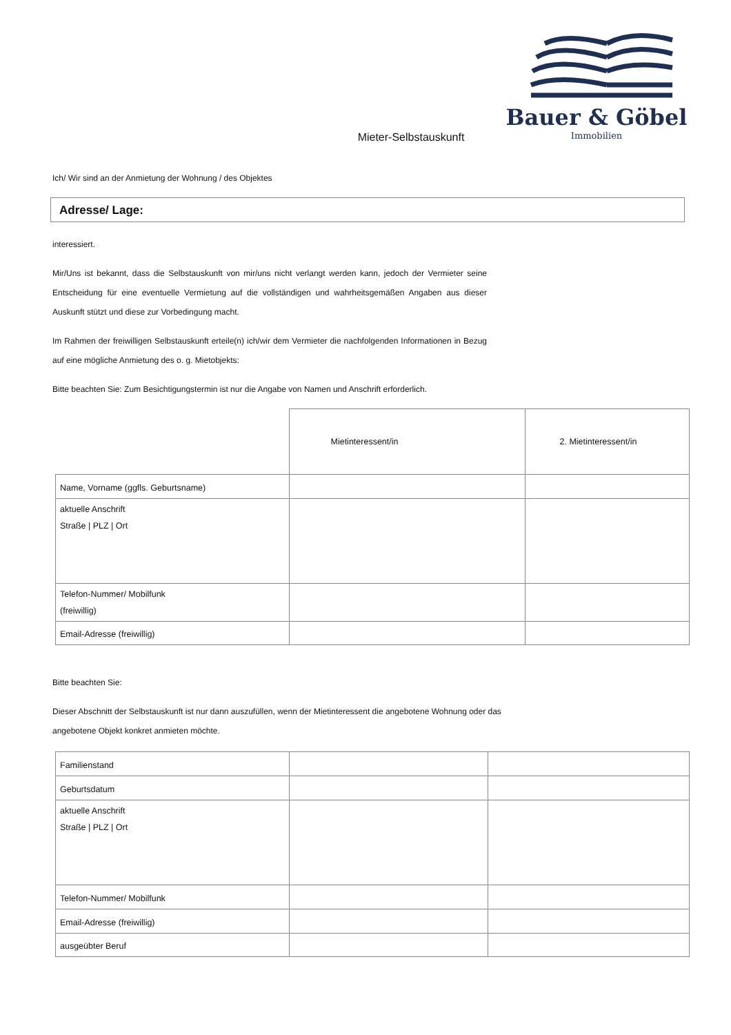Bauer & Göbel
Immobilien
Mieter-Selbstauskunft
Ich/ Wir sind an der Anmietung der Wohnung / des Objektes
Adresse/ Lage:
interessiert.
Mir/Uns ist bekannt, dass die Selbstauskunft von mir/uns nicht verlangt werden kann, jedoch der Vermieter seine Entscheidung für eine eventuelle Vermietung auf die vollständigen und wahrheitsgemäßen Angaben aus dieser Auskunft stützt und diese zur Vorbedingung macht.
Im Rahmen der freiwilligen Selbstauskunft erteile(n) ich/wir dem Vermieter die nachfolgenden Informationen in Bezug auf eine mögliche Anmietung des o. g. Mietobjekts:
Bitte beachten Sie: Zum Besichtigungstermin ist nur die Angabe von Namen und Anschrift erforderlich.
| | Mietinteressent/in | 2. Mietinteressent/in |
| Name, Vorname (ggfls. Geburtsname) | | |
| aktuelle Anschrift Straße / PLZ / Ort | | |
| Telefon-Nummer/ Mobilfunk (freiwillig) | | |
| Email-Adresse (freiwillig) | | |
Bitte beachten Sie:
Dieser Abschnitt der Selbstauskunft ist nur dann auszufüllen, wenn der Mietinteressent die angebotene Wohnung oder das angebotene Objekt konkret anmieten möchte.
| Familienstand | | |
| Geburtsdatum | | |
| aktuelle Anschrift Straße / PLZ / Ort | | |
| Telefon-Nummer/ Mobilfunk | | |
| Email-Adresse (freiwillig) | | |
| ausgeübter Beruf | | |